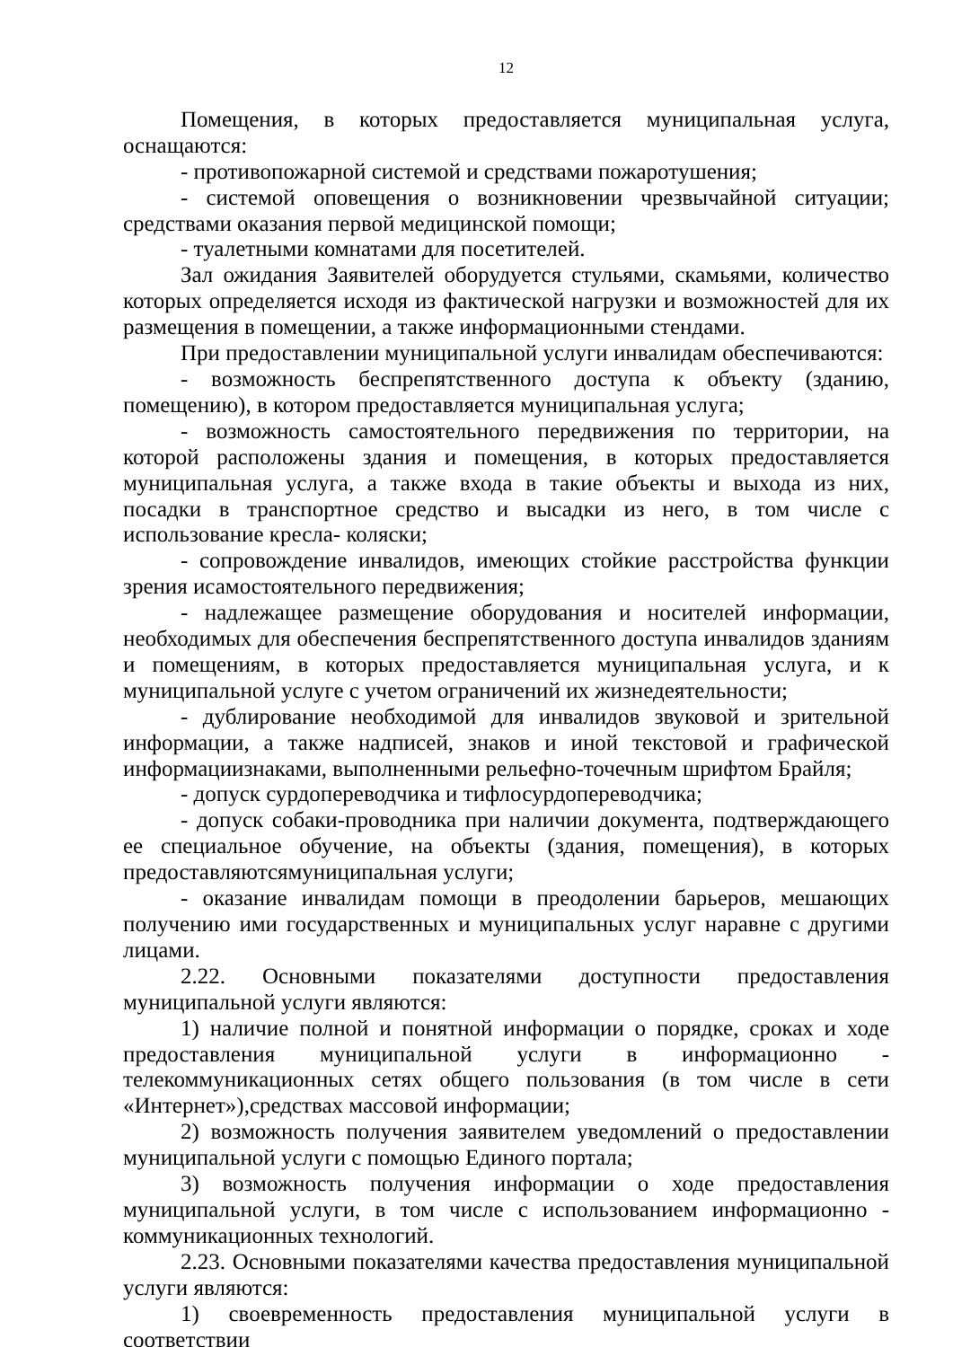12
Помещения, в которых предоставляется муниципальная услуга, оснащаются:
- противопожарной системой и средствами пожаротушения;
- системой оповещения о возникновении чрезвычайной ситуации; средствами оказания первой медицинской помощи;
- туалетными комнатами для посетителей.
Зал ожидания Заявителей оборудуется стульями, скамьями, количество которых определяется исходя из фактической нагрузки и возможностей для их размещения в помещении, а также информационными стендами.
При предоставлении муниципальной услуги инвалидам обеспечиваются:
- возможность беспрепятственного доступа к объекту (зданию, помещению), в котором предоставляется муниципальная услуга;
- возможность самостоятельного передвижения по территории, на которой расположены здания и помещения, в которых предоставляется муниципальная услуга, а также входа в такие объекты и выхода из них, посадки в транспортное средство и высадки из него, в том числе с использование кресла- коляски;
- сопровождение инвалидов, имеющих стойкие расстройства функции зрения исамостоятельного передвижения;
- надлежащее размещение оборудования и носителей информации, необходимых для обеспечения беспрепятственного доступа инвалидов зданиям и помещениям, в которых предоставляется муниципальная услуга, и к муниципальной услуге с учетом ограничений их жизнедеятельности;
- дублирование необходимой для инвалидов звуковой и зрительной информации, а также надписей, знаков и иной текстовой и графической информациизнаками, выполненными рельефно-точечным шрифтом Брайля;
- допуск сурдопереводчика и тифлосурдопереводчика;
- допуск собаки-проводника при наличии документа, подтверждающего ее специальное обучение, на объекты (здания, помещения), в которых предоставляютсямуниципальная услуги;
- оказание инвалидам помощи в преодолении барьеров, мешающих получению ими государственных и муниципальных услуг наравне с другими лицами.
2.22. Основными показателями доступности предоставления муниципальной услуги являются:
1) наличие полной и понятной информации о порядке, сроках и ходе предоставления муниципальной услуги в информационно - телекоммуникационных сетях общего пользования (в том числе в сети «Интернет»),средствах массовой информации;
2) возможность получения заявителем уведомлений о предоставлении муниципальной услуги с помощью Единого портала;
3) возможность получения информации о ходе предоставления муниципальной услуги, в том числе с использованием информационно - коммуникационных технологий.
2.23. Основными показателями качества предоставления муниципальной услуги являются:
1) своевременность предоставления муниципальной услуги в соответствии